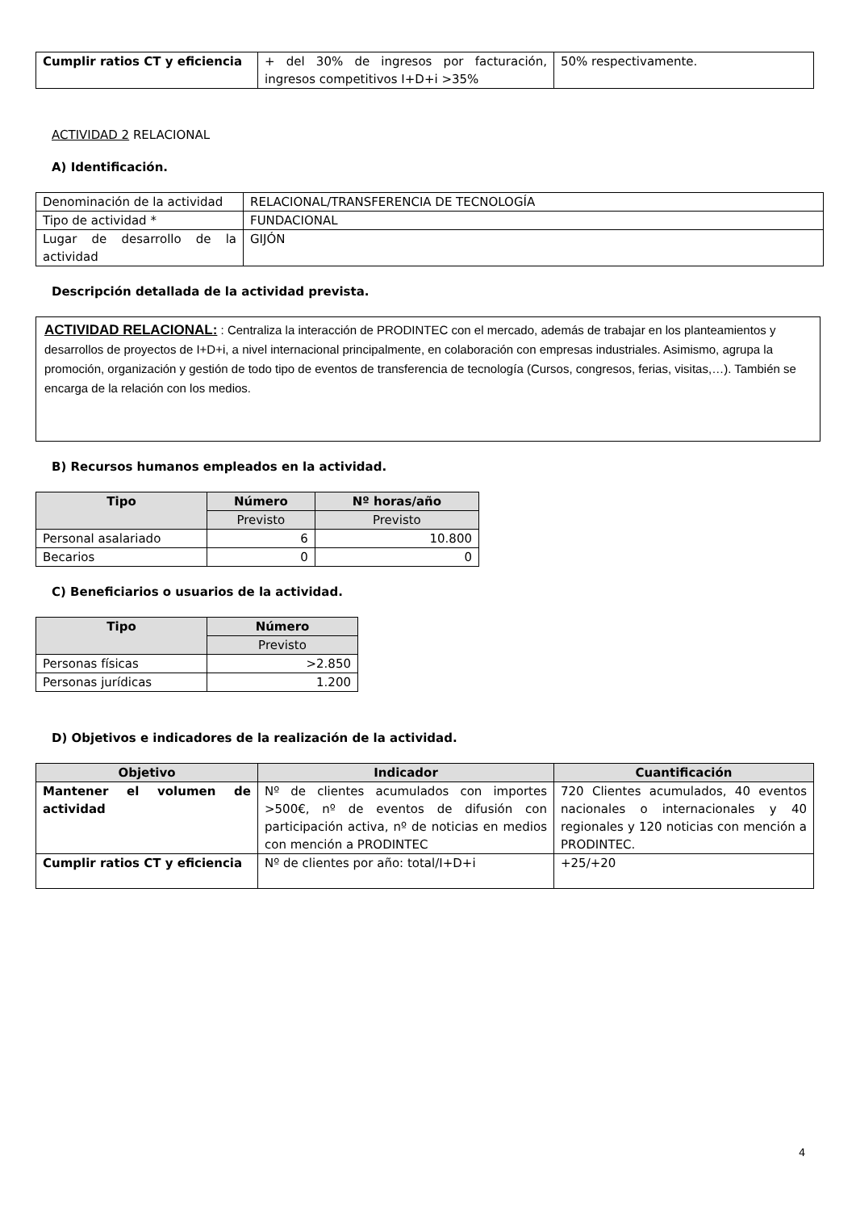| Cumplir ratios CT y eficiencia | + del 30% de ingresos por facturación, ingresos competitivos I+D+i >35% | 50% respectivamente. |
ACTIVIDAD 2 RELACIONAL
A) Identificación.
| Denominación de la actividad | RELACIONAL/TRANSFERENCIA DE TECNOLOGÍA |
| Tipo de actividad * | FUNDACIONAL |
| Lugar de desarrollo de la actividad | GIJÓN |
Descripción detallada de la actividad prevista.
ACTIVIDAD RELACIONAL: : Centraliza la interacción de PRODINTEC con el mercado, además de trabajar en los planteamientos y desarrollos de proyectos de I+D+i, a nivel internacional principalmente, en colaboración con empresas industriales. Asimismo, agrupa la promoción, organización y gestión de todo tipo de eventos de transferencia de tecnología (Cursos, congresos, ferias, visitas,…). También se encarga de la relación con los medios.
B) Recursos humanos empleados en la actividad.
| Tipo | Número | Nº horas/año |
| --- | --- | --- |
| | Previsto | Previsto |
| Personal asalariado | 6 | 10.800 |
| Becarios | 0 | 0 |
C) Beneficiarios o usuarios de la actividad.
| Tipo | Número |
| --- | --- |
| | Previsto |
| Personas físicas | >2.850 |
| Personas jurídicas | 1.200 |
D) Objetivos e indicadores de la realización de la actividad.
| Objetivo | Indicador | Cuantificación |
| --- | --- | --- |
| Mantener el volumen de actividad | Nº de clientes acumulados con importes >500€, nº de eventos de difusión con participación activa, nº de noticias en medios con mención a PRODINTEC | 720 Clientes acumulados, 40 eventos nacionales o internacionales y 40 regionales y 120 noticias con mención a PRODINTEC. |
| Cumplir ratios CT y eficiencia | Nº de clientes por año: total/I+D+i | +25/+20 |
4